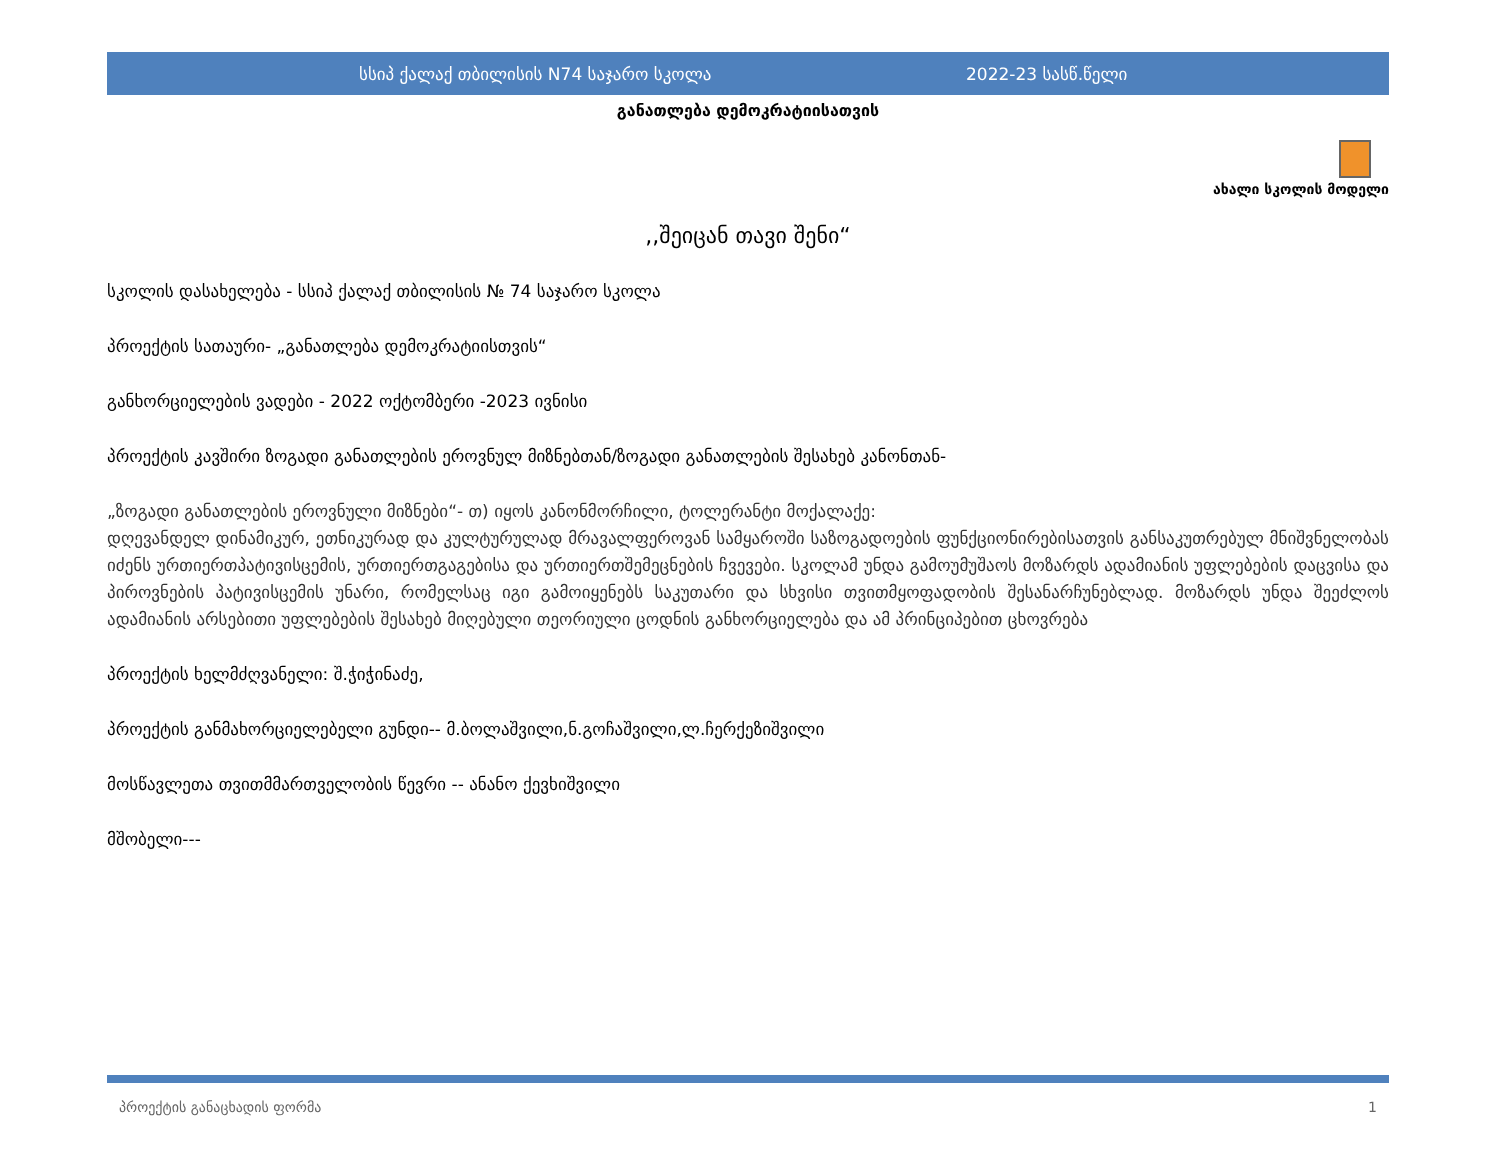სსიპ ქალაქ თბილისის N74 საჯარო სკოლა 2022-23 სასწ.წელი
განათლება დემოკრატიისათვის
ახალი სკოლის მოდელი
,,შეიცან თავი შენი“
სკოლის დასახელება - სსიპ ქალაქ თბილისის № 74 საჯარო სკოლა
პროექტის სათაური- „განათლება დემოკრატიისთვის“
განხორციელების ვადები - 2022 ოქტომბერი -2023 ივნისი
პროექტის კავშირი ზოგადი განათლების ეროვნულ მიზნებთან/ზოგადი განათლების შესახებ კანონთან-
„ზოგადი განათლების ეროვნული მიზნები“- თ) იყოს კანონმორჩილი, ტოლერანტი მოქალაქე:
დღევანდელ დინამიკურ, ეთნიკურად და კულტურულად მრავალფეროვან სამყაროში საზოგადოების ფუნქციონირებისათვის განსაკუთრებულ მნიშვნელობას იძენს ურთიერთპატივისცემის, ურთიერთგაგებისა და ურთიერთშემეცნების ჩვევები. სკოლამ უნდა გამოუმუშაოს მოზარდს ადამიანის უფლებების დაცვისა და პიროვნების პატივისცემის უნარი, რომელსაც იგი გამოიყენებს საკუთარი და სხვისი თვითმყოფადობის შესანარჩუნებლად. მოზარდს უნდა შეეძლოს ადამიანის არსებითი უფლებების შესახებ მიღებული თეორიული ცოდნის განხორციელება და ამ პრინციპებით ცხოვრება
პროექტის ხელმძღვანელი: შ.ჭიჭინაძე,
პროექტის განმახორციელებელი გუნდი-- მ.ბოლაშვილი,ნ.გოჩაშვილი,ლ.ჩერქეზიშვილი
მოსწავლეთა თვითმმართველობის წევრი -- ანანო ქევხიშვილი
მშობელი---
პროექტის განაცხადის ფორმა 1